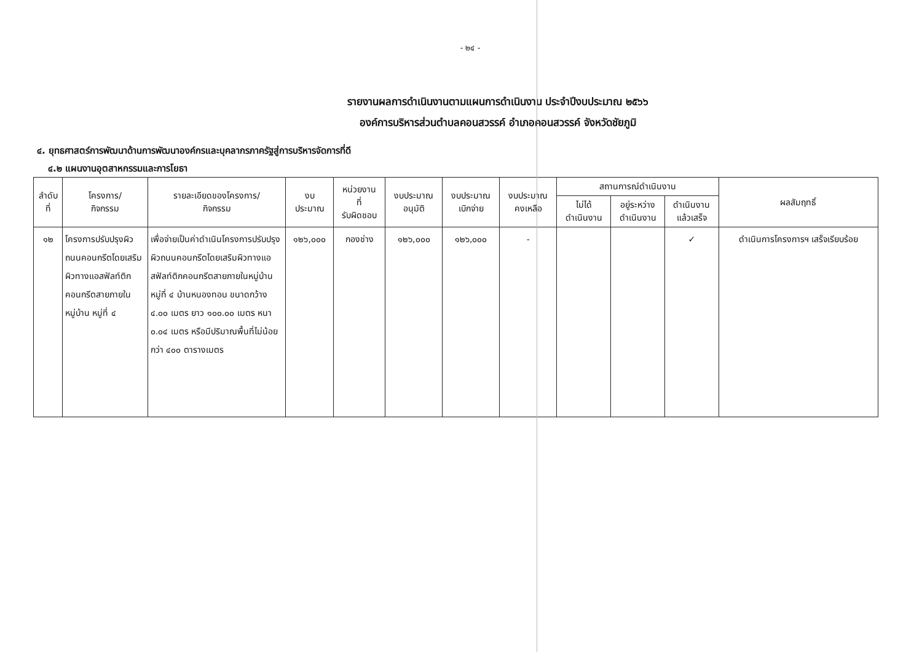- ๒๔ -
รายงานผลการดำเนินงานตามแผนการดำเนินงาน ประจำปีงบประมาณ ๒๕๖๖
องค์การบริหารส่วนตำบลคอนสวรรค์ อำเภอคอนสวรรค์ จังหวัดชัยภูมิ
๔. ยุทธศาสตร์การพัฒนาด้านการพัฒนาองค์กรและบุคลากรภาครัฐสู่การบริหารจัดการที่ดี
๔.๒ แผนงานอุตสาหกรรมและการโยธา
| ลำดับที่ | โครงการ/ กิจกรรม | รายละเอียดของโครงการ/ กิจกรรม | งบ ประมาณ | หน่วยงาน ที่ รับผิดชอบ | งบประมาณ อนุมัติ | งบประมาณ เบิกจ่าย | งบประมาณ คงเหลือ | สถานการณ์ดำเนินงาน | | | ผลสัมฤทธิ์ |
| --- | --- | --- | --- | --- | --- | --- | --- | --- | --- | --- | --- |
| | | | | | | | | ไม่ได้ ดำเนินงาน | อยู่ระหว่าง ดำเนินงาน | ดำเนินงาน แล้วเสร็จ | |
| ๑๒ | โครงการปรับปรุงผิวถนนคอนกรีตโดยเสริมผิวทางแอสฟัลท์ติกคอนกรีตสายภายในหมู่บ้าน หมู่ที่ ๔ | เพื่อจ่ายเป็นค่าดำเนินโครงการปรับปรุงผิวถนนคอนกรีตโดยเสริมผิวทางแอสฟัลท์ติกคอนกรีตสายภายในหมู่บ้าน หมู่ที่ ๔ บ้านหนองทอน ขนาดกว้าง ๔.๐๐ เมตร ยาว ๑๐๐.๐๐ เมตร หนา ๐.๐๔ เมตร หรือมีปริมาณพื้นที่ไม่น้อยกว่า ๔๐๐ ตารางเมตร | ๑๒๖,๐๐๐ | กองช่าง | ๑๒๖,๐๐๐ | ๑๒๖,๐๐๐ | - | | | ✓ | ดำเนินการโครงการฯ เสร็จเรียบร้อย |